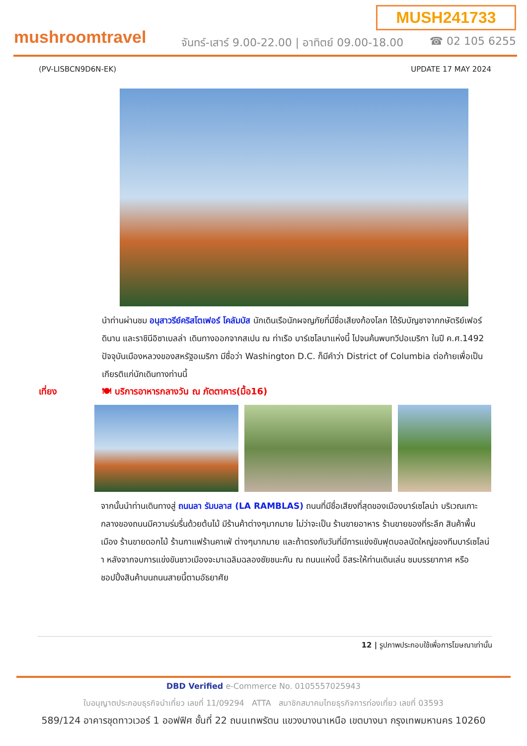MUSH241733
mushroomtravel
จันทร์-เสาร์ 9.00-22.00 | อาทิตย์ 09.00-18.00
☎ 02 105 6255
(PV-LISBCN9D6N-EK) UPDATE 17 MAY 2024
นำท่านผ่านชม อนุสาวรีย์คริสโตเฟอร์ โคลัมบัส นักเดินเรือนักผจญภัยที่มีชื่อเสียงก้องโลก ได้รับบัญชาจากกษัตริย์เฟอร์ดินาน และราชินีอิซาเบลล่า เดินทางออกจากสเปน ณ ท่าเรือ บาร์เซโลนาแห่งนี้ ไปจนค้นพบทวีปอเมริกา ในปี ค.ศ.1492 ปัจจุบันเมืองหลวงของสหรัฐอเมริกา มีชื่อว่า Washington D.C. ก็มีคำว่า District of Columbia ต่อท้ายเพื่อเป็นเกียรติแก่นักเดินทางท่านนี้
เที่ยง 🍽 บริการอาหารกลางวัน ณ ภัตตาคาร(มื้อ16)
จากนั้นนำท่านเดินทางสู่ ถนนลา รัมบลาส (LA RAMBLAS) ถนนที่มีชื่อเสียงที่สุดของเมืองบาร์เซโลน่า บริเวณเกาะกลางของถนนมีความร่มรื่นด้วยต้นไม้ มีร้านค้าต่างๆมากมาย ไม่ว่าจะเป็น ร้านขายอาหาร ร้านขายของที่ระลึก สินค้าพื้นเมือง ร้านขายดอกไม้ ร้านกาแฟร้านคาเฟ่ ต่างๆมากมาย และถ้าตรงกับวันที่มีการแข่งขันฟุตบอลนัดใหญ่ของทีมบาร์เซโลน่า หลังจากจบการแข่งขันชาวเมืองจะมาเฉลิมฉลองชัยชนะกัน ณ ถนนแห่งนี้ อิสระให้ท่านเดินเล่น ชมบรรยากาศ หรือชอปปิ้งสินค้าบนถนนสายนี้ตามอัธยาศัย
12 | รูปภาพประกอบใช้เพื่อการโฆษณาเท่านั้น
DBD Verified e-Commerce No. 0105557025943
ใบอนุญาตประกอบธุรกิจนำเที่ยว เลขที่ 11/09294 ATTA สมาชิกสมาคมไทยธุรกิจการท่องเที่ยว เลขที่ 03593
589/124 อาคารชุดทาวเวอร์ 1 ออฟฟิศ ชั้นที่ 22 ถนนเทพรัตน แขวงบางนาเหนือ เขตบางนา กรุงเทพมหานคร 10260